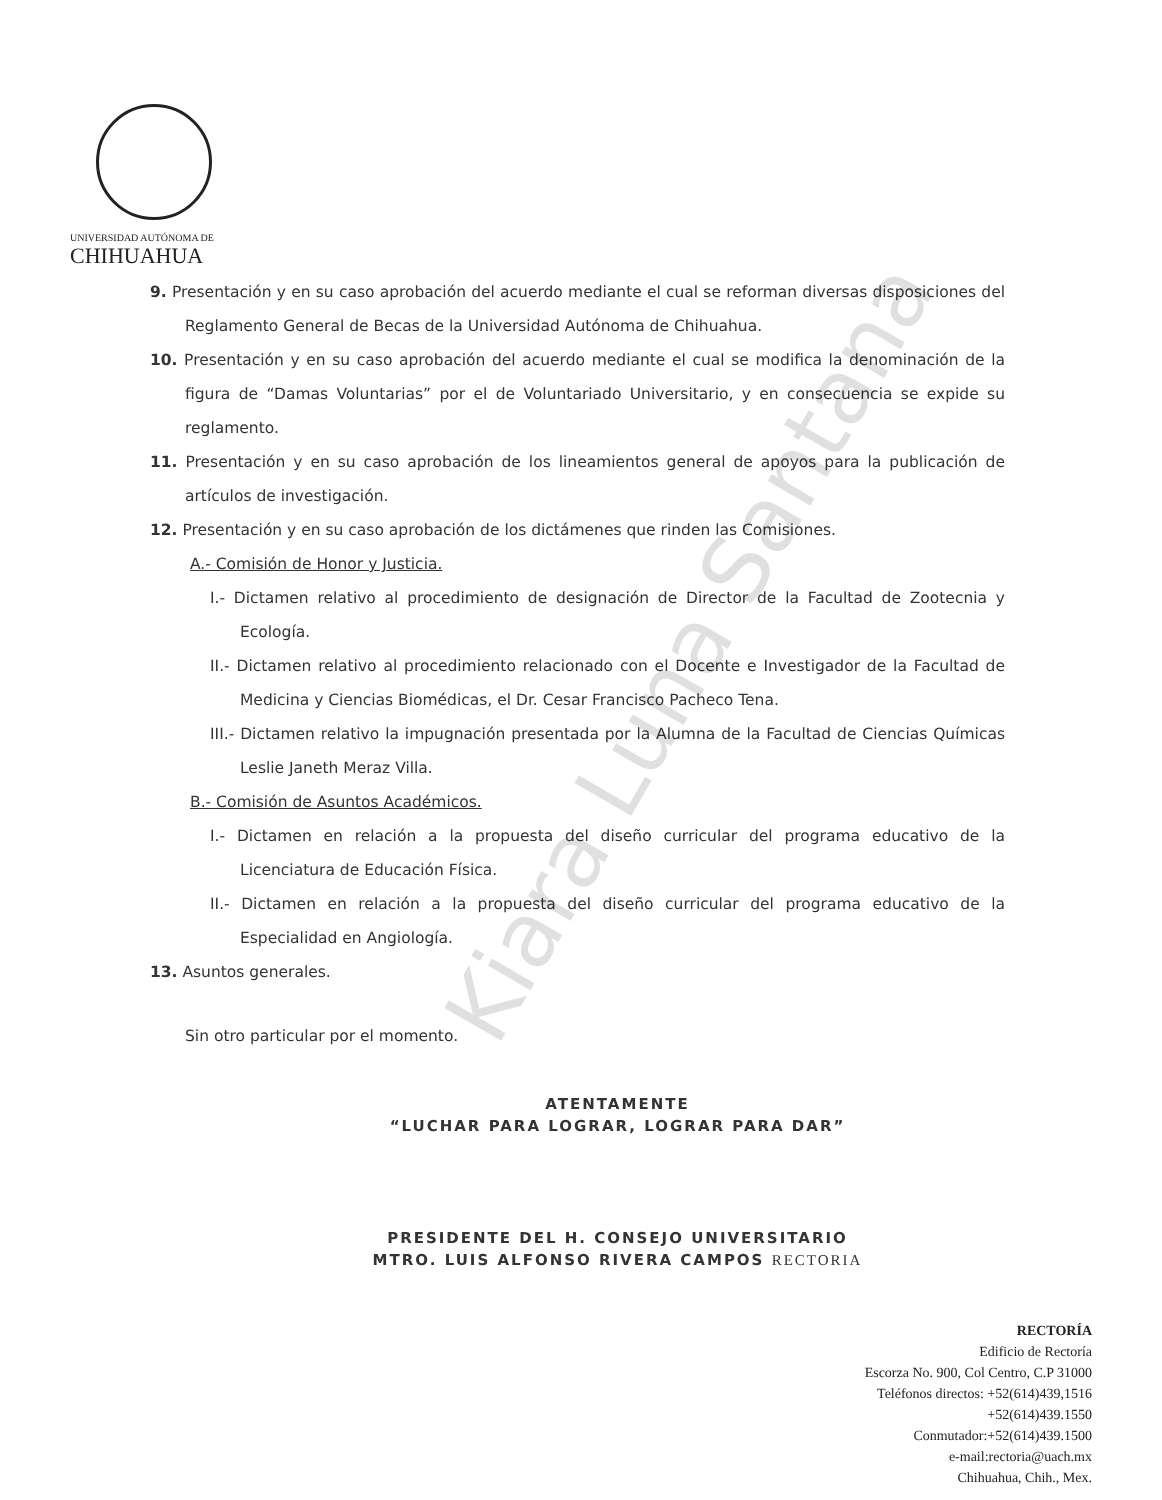UNIVERSIDAD AUTÓNOMA DE
CHIHUAHUA
9. Presentación y en su caso aprobación del acuerdo mediante el cual se reforman diversas disposiciones del Reglamento General de Becas de la Universidad Autónoma de Chihuahua.
10. Presentación y en su caso aprobación del acuerdo mediante el cual se modifica la denominación de la figura de “Damas Voluntarias” por el de Voluntariado Universitario, y en consecuencia se expide su reglamento.
11. Presentación y en su caso aprobación de los lineamientos general de apoyos para la publicación de artículos de investigación.
12. Presentación y en su caso aprobación de los dictámenes que rinden las Comisiones.
A.- Comisión de Honor y Justicia.
I.- Dictamen relativo al procedimiento de designación de Director de la Facultad de Zootecnia y Ecología.
II.- Dictamen relativo al procedimiento relacionado con el Docente e Investigador de la Facultad de Medicina y Ciencias Biomédicas, el Dr. Cesar Francisco Pacheco Tena.
III.- Dictamen relativo la impugnación presentada por la Alumna de la Facultad de Ciencias Químicas Leslie Janeth Meraz Villa.
B.- Comisión de Asuntos Académicos.
I.- Dictamen en relación a la propuesta del diseño curricular del programa educativo de la Licenciatura de Educación Física.
II.- Dictamen en relación a la propuesta del diseño curricular del programa educativo de la Especialidad en Angiología.
13. Asuntos generales.
Sin otro particular por el momento.
ATENTAMENTE
“LUCHAR PARA LOGRAR, LOGRAR PARA DAR”
PRESIDENTE DEL H. CONSEJO UNIVERSITARIO
MTRO. LUIS ALFONSO RIVERA CAMPOS RECTORIA
Kiara Luna Santana
RECTORÍA
Edificio de Rectoría
Escorza No. 900, Col Centro, C.P 31000
Teléfonos directos: +52(614)439,1516
+52(614)439.1550
Conmutador:+52(614)439.1500
e-mail:rectoria@uach.mx
Chihuahua, Chih., Mex.